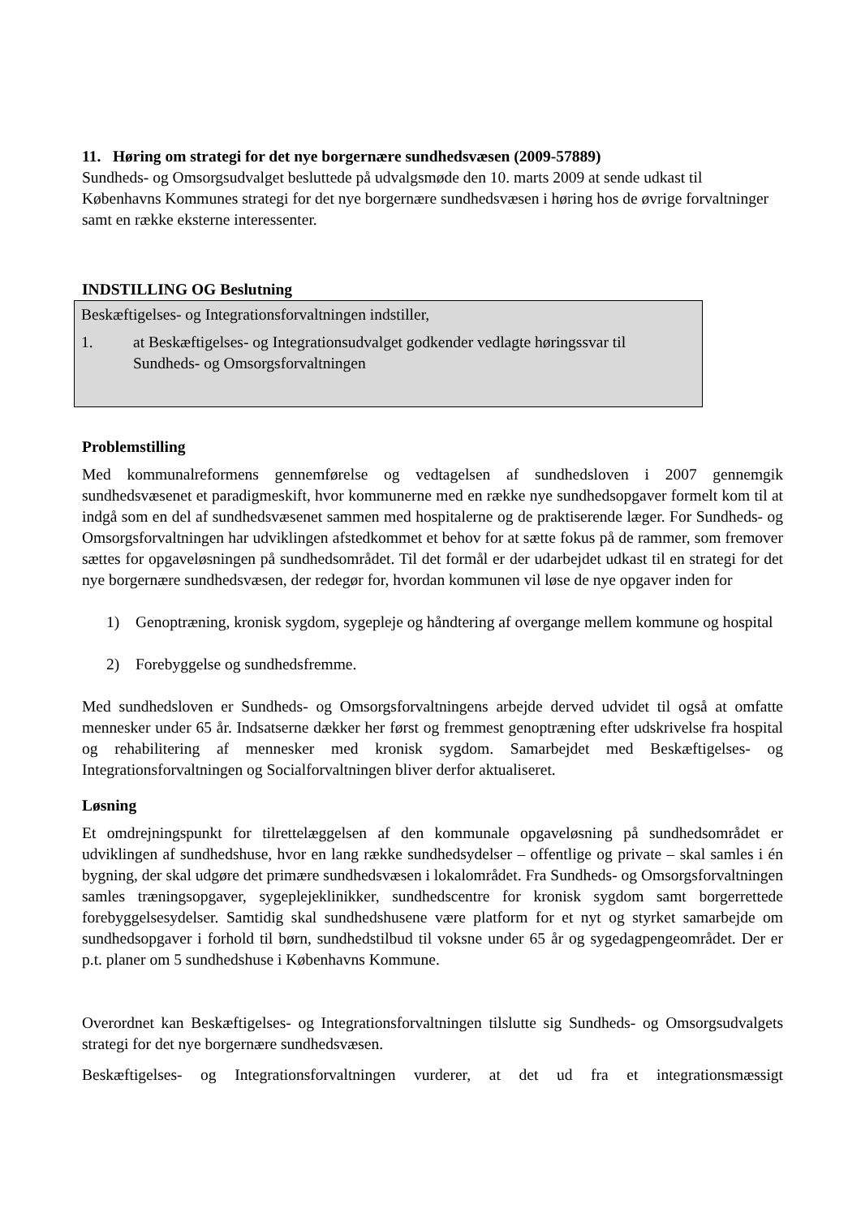11. Høring om strategi for det nye borgernære sundhedsvæsen (2009-57889)
Sundheds- og Omsorgsudvalget besluttede på udvalgsmøde den 10. marts 2009 at sende udkast til Københavns Kommunes strategi for det nye borgernære sundhedsvæsen i høring hos de øvrige forvaltninger samt en række eksterne interessenter.
INDSTILLING OG Beslutning
Beskæftigelses- og Integrationsforvaltningen indstiller,
1. at Beskæftigelses- og Integrationsudvalget godkender vedlagte høringssvar til Sundheds- og Omsorgsforvaltningen
Problemstilling
Med kommunalreformens gennemførelse og vedtagelsen af sundhedsloven i 2007 gennemgik sundhedsvæsenet et paradigmeskift, hvor kommunerne med en række nye sundhedsopgaver formelt kom til at indgå som en del af sundhedsvæsenet sammen med hospitalerne og de praktiserende læger. For Sundheds- og Omsorgsforvaltningen har udviklingen afstedkommet et behov for at sætte fokus på de rammer, som fremover sættes for opgaveløsningen på sundhedsområdet. Til det formål er der udarbejdet udkast til en strategi for det nye borgernære sundhedsvæsen, der redegør for, hvordan kommunen vil løse de nye opgaver inden for
1) Genoptræning, kronisk sygdom, sygepleje og håndtering af overgange mellem kommune og hospital
2) Forebyggelse og sundhedsfremme.
Med sundhedsloven er Sundheds- og Omsorgsforvaltningens arbejde derved udvidet til også at omfatte mennesker under 65 år. Indsatserne dækker her først og fremmest genoptræning efter udskrivelse fra hospital og rehabilitering af mennesker med kronisk sygdom. Samarbejdet med Beskæftigelses- og Integrationsforvaltningen og Socialforvaltningen bliver derfor aktualiseret.
Løsning
Et omdrejningspunkt for tilrettelæggelsen af den kommunale opgaveløsning på sundhedsområdet er udviklingen af sundhedshuse, hvor en lang række sundhedsydelser – offentlige og private – skal samles i én bygning, der skal udgøre det primære sundhedsvæsen i lokalområdet. Fra Sundheds- og Omsorgsforvaltningen samles træningsopgaver, sygeplejeklinikker, sundhedscentre for kronisk sygdom samt borgerrettede forebyggelsesydelser. Samtidig skal sundhedshusene være platform for et nyt og styrket samarbejde om sundhedsopgaver i forhold til børn, sundhedstilbud til voksne under 65 år og sygedagpengeområdet. Der er p.t. planer om 5 sundhedshuse i Københavns Kommune.
Overordnet kan Beskæftigelses- og Integrationsforvaltningen tilslutte sig Sundheds- og Omsorgsudvalgets strategi for det nye borgernære sundhedsvæsen.
Beskæftigelses- og Integrationsforvaltningen vurderer, at det ud fra et integrationsmæssigt